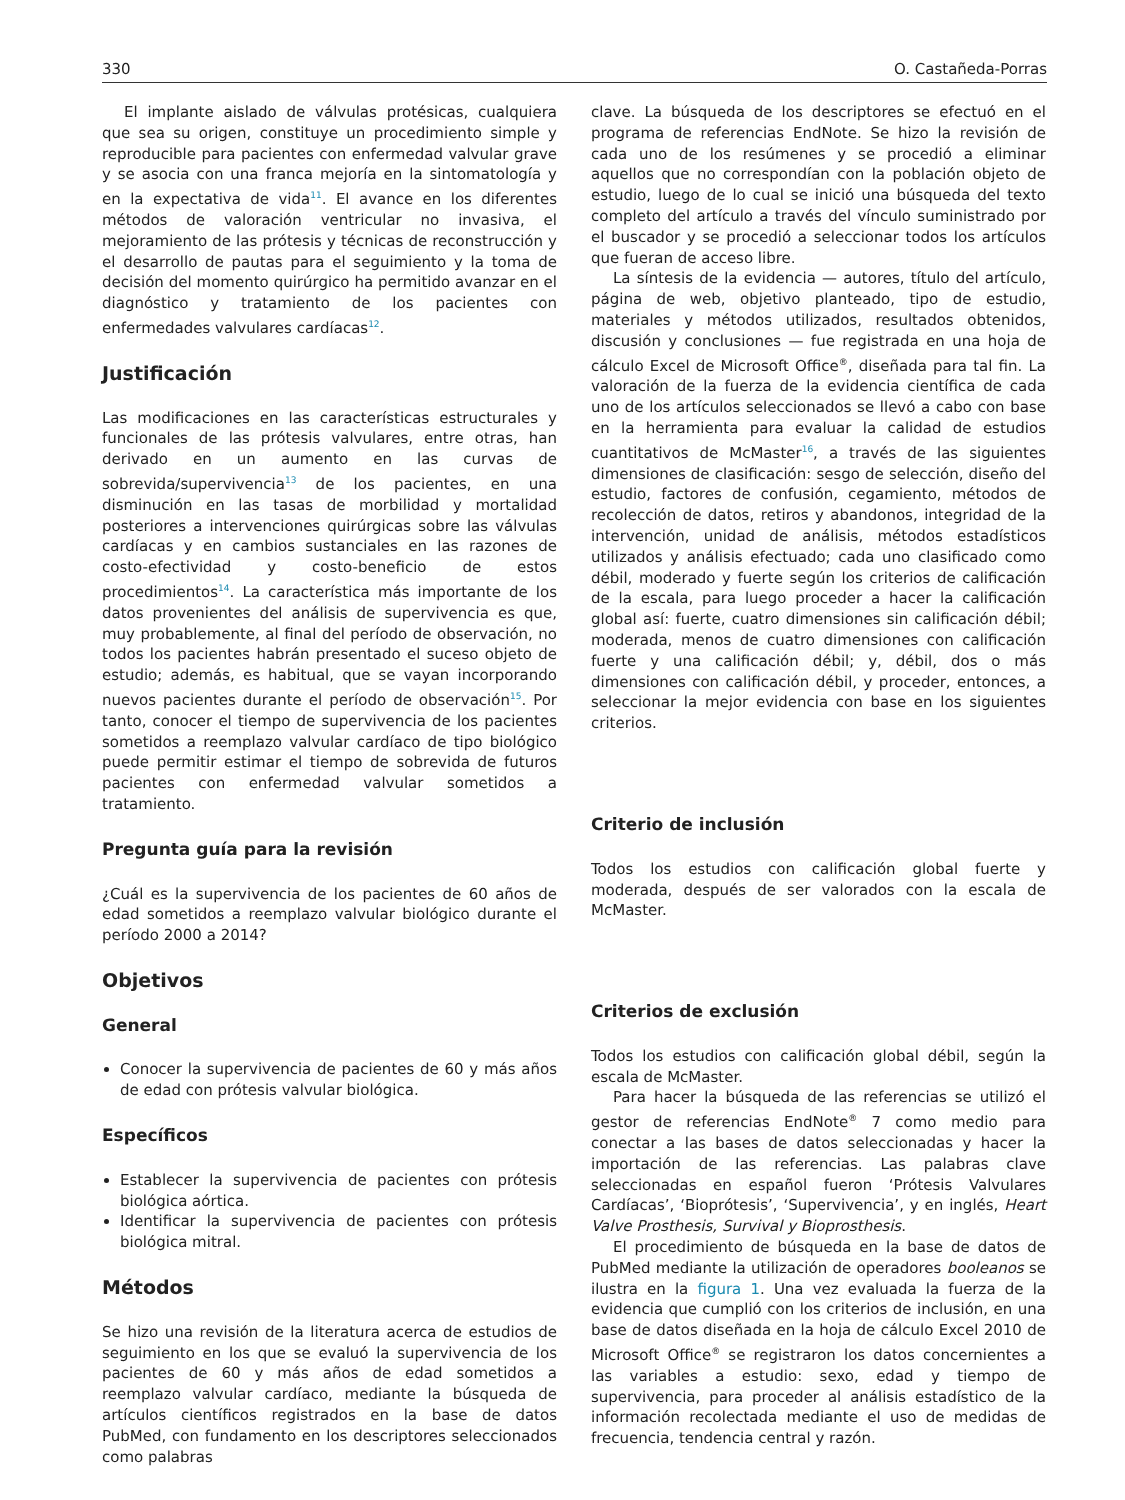330 O. Castañeda-Porras
El implante aislado de válvulas protésicas, cualquiera que sea su origen, constituye un procedimiento simple y reproducible para pacientes con enfermedad valvular grave y se asocia con una franca mejoría en la sintomatología y en la expectativa de vida<sup>11</sup>. El avance en los diferentes métodos de valoración ventricular no invasiva, el mejoramiento de las prótesis y técnicas de reconstrucción y el desarrollo de pautas para el seguimiento y la toma de decisión del momento quirúrgico ha permitido avanzar en el diagnóstico y tratamiento de los pacientes con enfermedades valvulares cardíacas<sup>12</sup>.
Justificación
Las modificaciones en las características estructurales y funcionales de las prótesis valvulares, entre otras, han derivado en un aumento en las curvas de sobrevida/supervivencia<sup>13</sup> de los pacientes, en una disminución en las tasas de morbilidad y mortalidad posteriores a intervenciones quirúrgicas sobre las válvulas cardíacas y en cambios sustanciales en las razones de costo-efectividad y costo-beneficio de estos procedimientos<sup>14</sup>. La característica más importante de los datos provenientes del análisis de supervivencia es que, muy probablemente, al final del período de observación, no todos los pacientes habrán presentado el suceso objeto de estudio; además, es habitual, que se vayan incorporando nuevos pacientes durante el período de observación<sup>15</sup>. Por tanto, conocer el tiempo de supervivencia de los pacientes sometidos a reemplazo valvular cardíaco de tipo biológico puede permitir estimar el tiempo de sobrevida de futuros pacientes con enfermedad valvular sometidos a tratamiento.
Pregunta guía para la revisión
¿Cuál es la supervivencia de los pacientes de 60 años de edad sometidos a reemplazo valvular biológico durante el período 2000 a 2014?
Objetivos
General
Conocer la supervivencia de pacientes de 60 y más años de edad con prótesis valvular biológica.
Específicos
Establecer la supervivencia de pacientes con prótesis biológica aórtica.
Identificar la supervivencia de pacientes con prótesis biológica mitral.
Métodos
Se hizo una revisión de la literatura acerca de estudios de seguimiento en los que se evaluó la supervivencia de los pacientes de 60 y más años de edad sometidos a reemplazo valvular cardíaco, mediante la búsqueda de artículos científicos registrados en la base de datos PubMed, con fundamento en los descriptores seleccionados como palabras
clave. La búsqueda de los descriptores se efectuó en el programa de referencias EndNote. Se hizo la revisión de cada uno de los resúmenes y se procedió a eliminar aquellos que no correspondían con la población objeto de estudio, luego de lo cual se inició una búsqueda del texto completo del artículo a través del vínculo suministrado por el buscador y se procedió a seleccionar todos los artículos que fueran de acceso libre.
La síntesis de la evidencia — autores, título del artículo, página de web, objetivo planteado, tipo de estudio, materiales y métodos utilizados, resultados obtenidos, discusión y conclusiones — fue registrada en una hoja de cálculo Excel de Microsoft Office<sup>®</sup>, diseñada para tal fin. La valoración de la fuerza de la evidencia científica de cada uno de los artículos seleccionados se llevó a cabo con base en la herramienta para evaluar la calidad de estudios cuantitativos de McMaster<sup>16</sup>, a través de las siguientes dimensiones de clasificación: sesgo de selección, diseño del estudio, factores de confusión, cegamiento, métodos de recolección de datos, retiros y abandonos, integridad de la intervención, unidad de análisis, métodos estadísticos utilizados y análisis efectuado; cada uno clasificado como débil, moderado y fuerte según los criterios de calificación de la escala, para luego proceder a hacer la calificación global así: fuerte, cuatro dimensiones sin calificación débil; moderada, menos de cuatro dimensiones con calificación fuerte y una calificación débil; y, débil, dos o más dimensiones con calificación débil, y proceder, entonces, a seleccionar la mejor evidencia con base en los siguientes criterios.
Criterio de inclusión
Todos los estudios con calificación global fuerte y moderada, después de ser valorados con la escala de McMaster.
Criterios de exclusión
Todos los estudios con calificación global débil, según la escala de McMaster.
Para hacer la búsqueda de las referencias se utilizó el gestor de referencias EndNote<sup>®</sup> 7 como medio para conectar a las bases de datos seleccionadas y hacer la importación de las referencias. Las palabras clave seleccionadas en español fueron ‘Prótesis Valvulares Cardíacas’, ‘Bioprótesis’, ‘Supervivencia’, y en inglés, Heart Valve Prosthesis, Survival y Bioprosthesis.
El procedimiento de búsqueda en la base de datos de PubMed mediante la utilización de operadores booleanos se ilustra en la figura 1. Una vez evaluada la fuerza de la evidencia que cumplió con los criterios de inclusión, en una base de datos diseñada en la hoja de cálculo Excel 2010 de Microsoft Office<sup>®</sup> se registraron los datos concernientes a las variables a estudio: sexo, edad y tiempo de supervivencia, para proceder al análisis estadístico de la información recolectada mediante el uso de medidas de frecuencia, tendencia central y razón.